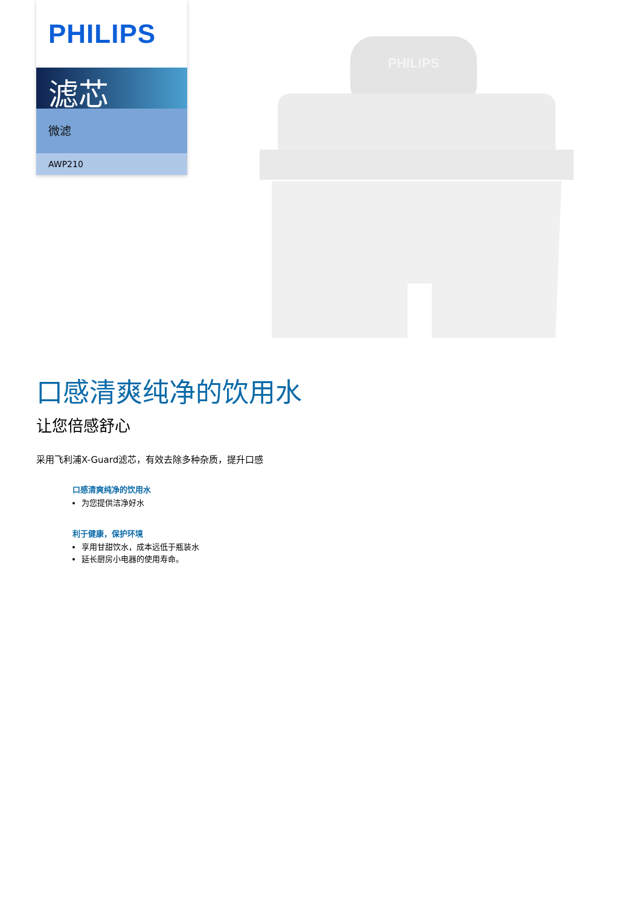PHILIPS
滤芯
微滤
AWP210
PHILIPS
口感清爽纯净的饮用水
让您倍感舒心
采用飞利浦X-Guard滤芯，有效去除多种杂质，提升口感
口感清爽纯净的饮用水
为您提供洁净好水
利于健康，保护环境
享用甘甜饮水，成本远低于瓶装水
延长厨房小电器的使用寿命。